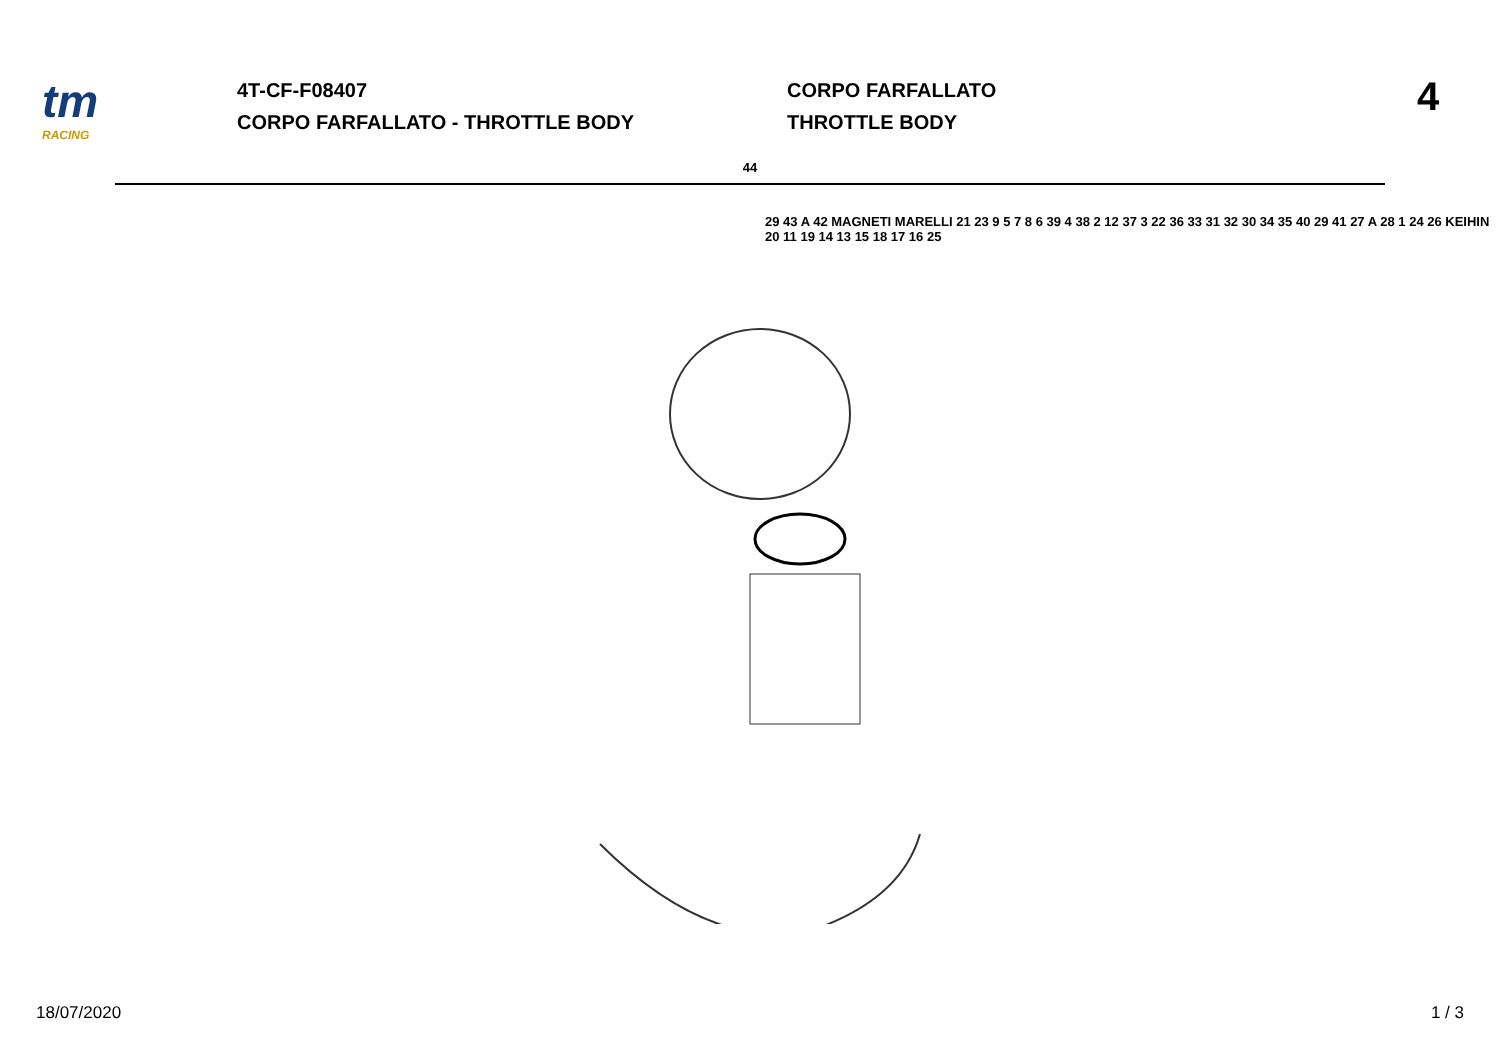tm
RACING
4T-CF-F08407
CORPO FARFALLATO - THROTTLE BODY
CORPO FARFALLATO
THROTTLE BODY
4
44
29 43 A 42 MAGNETI MARELLI 21 23 9 5 7 8 6 39 4 38 2 12 37 3 22 36 33 31 32 30 34 35 40 29 41 27 A 28 1 24 26 KEIHIN 20 11 19 14 13 15 18 17 16 25
18/07/2020 1 / 3